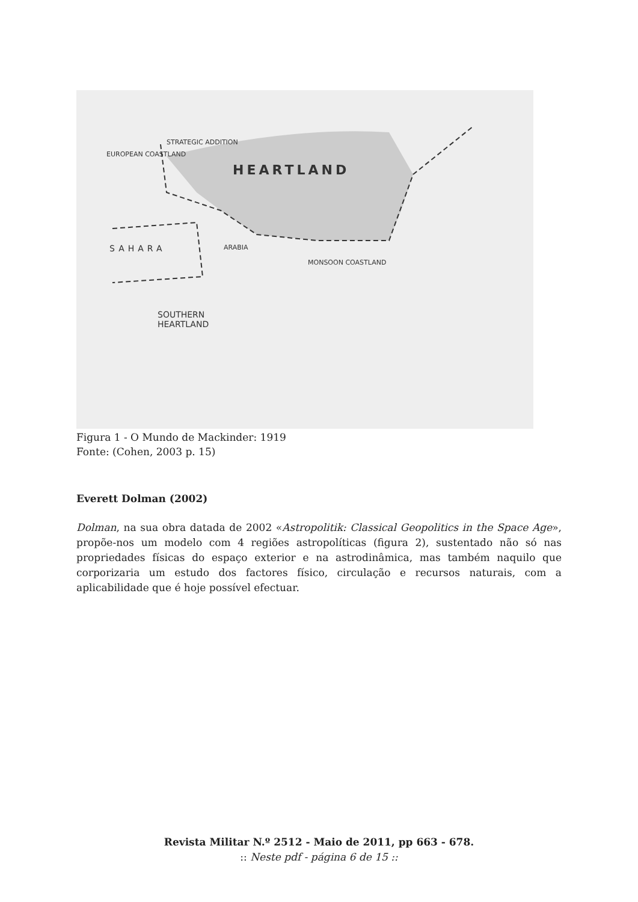HEARTLAND
EUROPEAN COASTLAND
STRATEGIC ADDITION
SAHARA ARABIA
MONSOON COASTLAND
SOUTHERN
HEARTLAND
Figura 1 - O Mundo de Mackinder: 1919
Fonte: (Cohen, 2003 p. 15)
Everett Dolman (2002)
Dolman, na sua obra datada de 2002 «Astropolitik: Classical Geopolitics in the Space Age», propõe-nos um modelo com 4 regiões astropolíticas (figura 2), sustentado não só nas propriedades físicas do espaço exterior e na astrodinâmica, mas também naquilo que corporizaria um estudo dos factores físico, circulação e recursos naturais, com a aplicabilidade que é hoje possível efectuar.
Revista Militar N.º 2512 - Maio de 2011, pp 663 - 678.
:: Neste pdf - página 6 de 15 ::